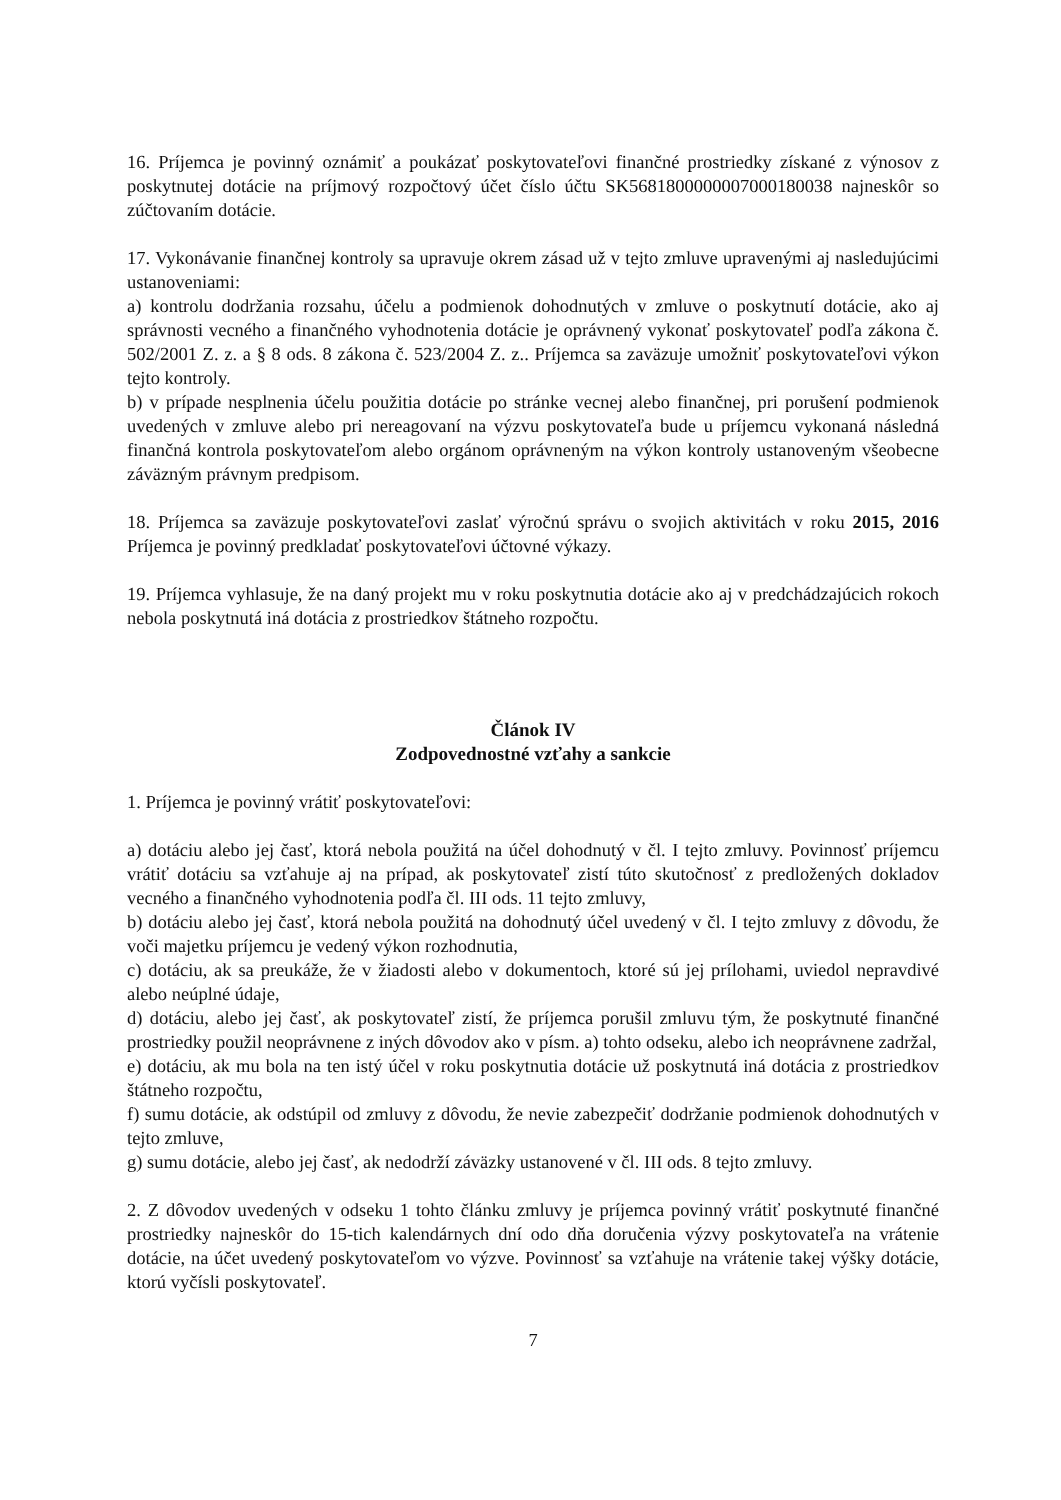16. Príjemca je povinný oznámiť a poukázať poskytovateľovi finančné prostriedky získané z výnosov z poskytnutej dotácie na príjmový rozpočtový účet číslo účtu SK5681800000007000180038 najneskôr so zúčtovaním dotácie.
17. Vykonávanie finančnej kontroly sa upravuje okrem zásad už v tejto zmluve upravenými aj nasledujúcimi ustanoveniami:
a) kontrolu dodržania rozsahu, účelu a podmienok dohodnutých v zmluve o poskytnutí dotácie, ako aj správnosti vecného a finančného vyhodnotenia dotácie je oprávnený vykonať poskytovateľ podľa zákona č. 502/2001 Z. z. a § 8 ods. 8 zákona č. 523/2004 Z. z.. Príjemca sa zaväzuje umožniť poskytovateľovi výkon tejto kontroly.
b) v prípade nesplnenia účelu použitia dotácie po stránke vecnej alebo finančnej, pri porušení podmienok uvedených v zmluve alebo pri nereagovaní na výzvu poskytovateľa bude u príjemcu vykonaná následná finančná kontrola poskytovateľom alebo orgánom oprávneným na výkon kontroly ustanoveným všeobecne záväzným právnym predpisom.
18. Príjemca sa zaväzuje poskytovateľovi zaslať výročnú správu o svojich aktivitách v roku 2015, 2016 Príjemca je povinný predkladať poskytovateľovi účtovné výkazy.
19. Príjemca vyhlasuje, že na daný projekt mu v roku poskytnutia dotácie ako aj v predchádzajúcich rokoch nebola poskytnutá iná dotácia z prostriedkov štátneho rozpočtu.
Článok IV
Zodpovednostné vzťahy a sankcie
1. Príjemca je povinný vrátiť poskytovateľovi:
a) dotáciu alebo jej časť, ktorá nebola použitá na účel dohodnutý v čl. I tejto zmluvy. Povinnosť príjemcu vrátiť dotáciu sa vzťahuje aj na prípad, ak poskytovateľ zistí túto skutočnosť z predložených dokladov vecného a finančného vyhodnotenia podľa čl. III ods. 11 tejto zmluvy,
b) dotáciu alebo jej časť, ktorá nebola použitá na dohodnutý účel uvedený v čl. I tejto zmluvy z dôvodu, že voči majetku príjemcu je vedený výkon rozhodnutia,
c) dotáciu, ak sa preukáže, že v žiadosti alebo v dokumentoch, ktoré sú jej prílohami, uviedol nepravdivé alebo neúplné údaje,
d) dotáciu, alebo jej časť, ak poskytovateľ zistí, že príjemca porušil zmluvu tým, že poskytnuté finančné prostriedky použil neoprávnene z iných dôvodov ako v písm. a) tohto odseku, alebo ich neoprávnene zadržal,
e) dotáciu, ak mu bola na ten istý účel v roku poskytnutia dotácie už poskytnutá iná dotácia z prostriedkov štátneho rozpočtu,
f) sumu dotácie, ak odstúpil od zmluvy z dôvodu, že nevie zabezpečiť dodržanie podmienok dohodnutých v tejto zmluve,
g) sumu dotácie, alebo jej časť, ak nedodrží záväzky ustanovené v čl. III ods. 8 tejto zmluvy.
2. Z dôvodov uvedených v odseku 1 tohto článku zmluvy je príjemca povinný vrátiť poskytnuté finančné prostriedky najneskôr do 15-tich kalendárnych dní odo dňa doručenia výzvy poskytovateľa na vrátenie dotácie, na účet uvedený poskytovateľom vo výzve. Povinnosť sa vzťahuje na vrátenie takej výšky dotácie, ktorú vyčísli poskytovateľ.
7